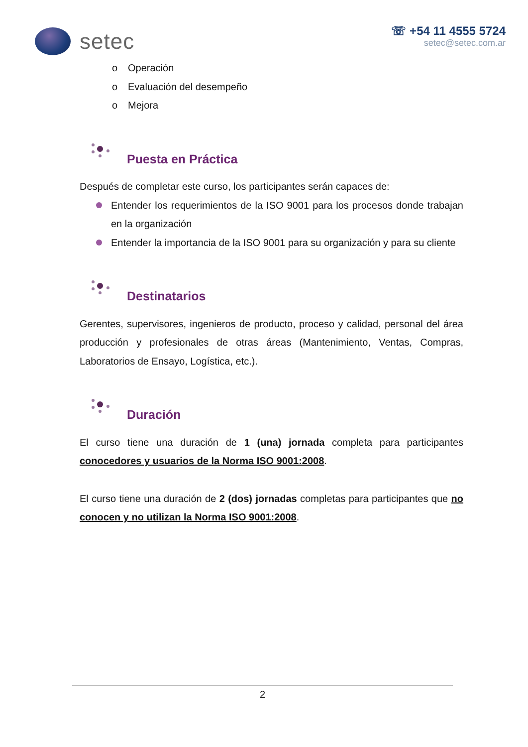setec
☏ +54 11 4555 5724
setec@setec.com.ar
o Operación
o Evaluación del desempeño
o Mejora
Puesta en Práctica
Después de completar este curso, los participantes serán capaces de:
Entender los requerimientos de la ISO 9001 para los procesos donde trabajan en la organización
Entender la importancia de la ISO 9001 para su organización y para su cliente
Destinatarios
Gerentes, supervisores, ingenieros de producto, proceso y calidad, personal del área producción y profesionales de otras áreas (Mantenimiento, Ventas, Compras, Laboratorios de Ensayo, Logística, etc.).
Duración
El curso tiene una duración de 1 (una) jornada completa para participantes conocedores y usuarios de la Norma ISO 9001:2008.
El curso tiene una duración de 2 (dos) jornadas completas para participantes que no conocen y no utilizan la Norma ISO 9001:2008.
2